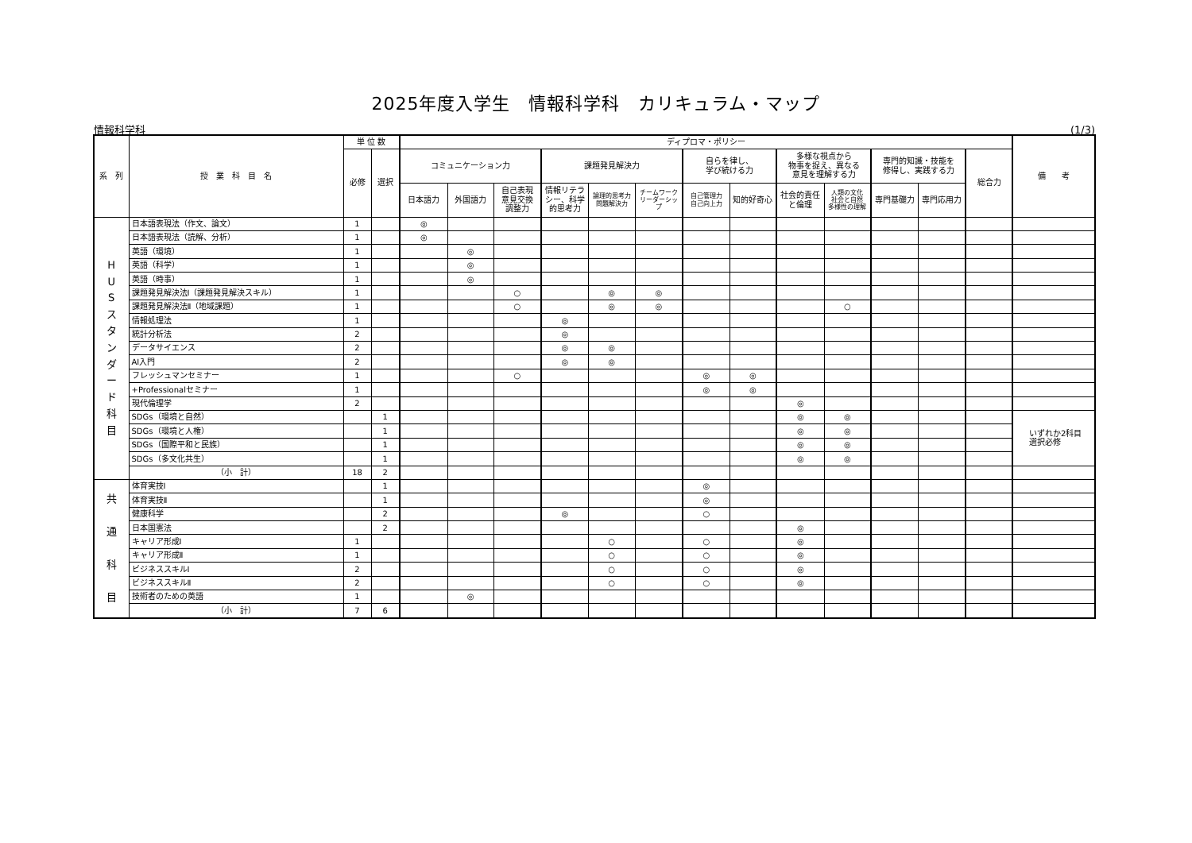2025年度入学生　情報科学科　カリキュラム・マップ
情報科学科 (1/3)
| 系 列 | 授 業 科 目 名 | 単 位 数 | | ディプロマ・ポリシー | | | | | | | | | | | | | 備 考 |
| --- | --- | --- | --- | --- | --- | --- | --- | --- | --- | --- | --- | --- | --- | --- | --- | --- | --- |
| | | 必修 | 選択 | コミュニケーション力 | | | 課題発見解決力 | | | 自らを律し、 学び続ける力 | | 多様な視点から 物事を捉え、異なる 意見を理解する力 | | 専門的知識・技能を 修得し、実践する力 | | 総合力 | |
| | | | | 日本語力 | 外国語力 | 自己表現 意見交換 調整力 | 情報リテラ シー、科学 的思考力 | 論理的思考力 問題解決力 | チームワーク リーダーシッ プ | 自己管理力 自己向上力 | 知的好奇心 | 社会的責任 と倫理 | 人類の文化 社会と自然 多様性の理解 | 専門基礎力 | 専門応用力 | | |
| H U S ス タ ン ダ ー ド 科 目 | 日本語表現法（作文、論文） | 1 | | ◎ | | | | | | | | | | | | | |
| | 日本語表現法（読解、分析） | 1 | | ◎ | | | | | | | | | | | | | |
| | 英語（環境） | 1 | | | ◎ | | | | | | | | | | | | |
| | 英語（科学） | 1 | | | ◎ | | | | | | | | | | | | |
| | 英語（時事） | 1 | | | ◎ | | | | | | | | | | | | |
| | 課題発見解決法Ⅰ（課題発見解決スキル） | 1 | | | | ○ | | ◎ | ◎ | | | | | | | | |
| | 課題発見解決法Ⅱ（地域課題） | 1 | | | | ○ | | ◎ | ◎ | | | | ○ | | | | |
| | 情報処理法 | 1 | | | | | ◎ | | | | | | | | | | |
| | 統計分析法 | 2 | | | | | ◎ | | | | | | | | | | |
| | データサイエンス | 2 | | | | | ◎ | ◎ | | | | | | | | | |
| | AI入門 | 2 | | | | | ◎ | ◎ | | | | | | | | | |
| | フレッシュマンセミナー | 1 | | | | ○ | | | | ◎ | ◎ | | | | | | |
| | +Professionalセミナー | 1 | | | | | | | | ◎ | ◎ | | | | | | |
| | 現代倫理学 | 2 | | | | | | | | | | ◎ | | | | | |
| | SDGs（環境と自然） | | 1 | | | | | | | | | ◎ | ◎ | | | | いずれか2科目 選択必修 |
| | SDGs（環境と人権） | | 1 | | | | | | | | | ◎ | ◎ | | | | |
| | SDGs（国際平和と民族） | | 1 | | | | | | | | | ◎ | ◎ | | | | |
| | SDGs（多文化共生） | | 1 | | | | | | | | | ◎ | ◎ | | | | |
| | （小 計） | 18 | 2 | | | | | | | | | | | | | | |
| 共 通 科 目 | 体育実技Ⅰ | | 1 | | | | | | | ◎ | | | | | | | |
| | 体育実技Ⅱ | | 1 | | | | | | | ◎ | | | | | | | |
| | 健康科学 | | 2 | | | | ◎ | | | ○ | | | | | | | |
| | 日本国憲法 | | 2 | | | | | | | | | ◎ | | | | | |
| | キャリア形成Ⅰ | 1 | | | | | | ○ | | ○ | | ◎ | | | | | |
| | キャリア形成Ⅱ | 1 | | | | | | ○ | | ○ | | ◎ | | | | | |
| | ビジネススキルⅠ | 2 | | | | | | ○ | | ○ | | ◎ | | | | | |
| | ビジネススキルⅡ | 2 | | | | | | ○ | | ○ | | ◎ | | | | | |
| | 技術者のための英語 | 1 | | | ◎ | | | | | | | | | | | | |
| | （小 計） | 7 | 6 | | | | | | | | | | | | | | |